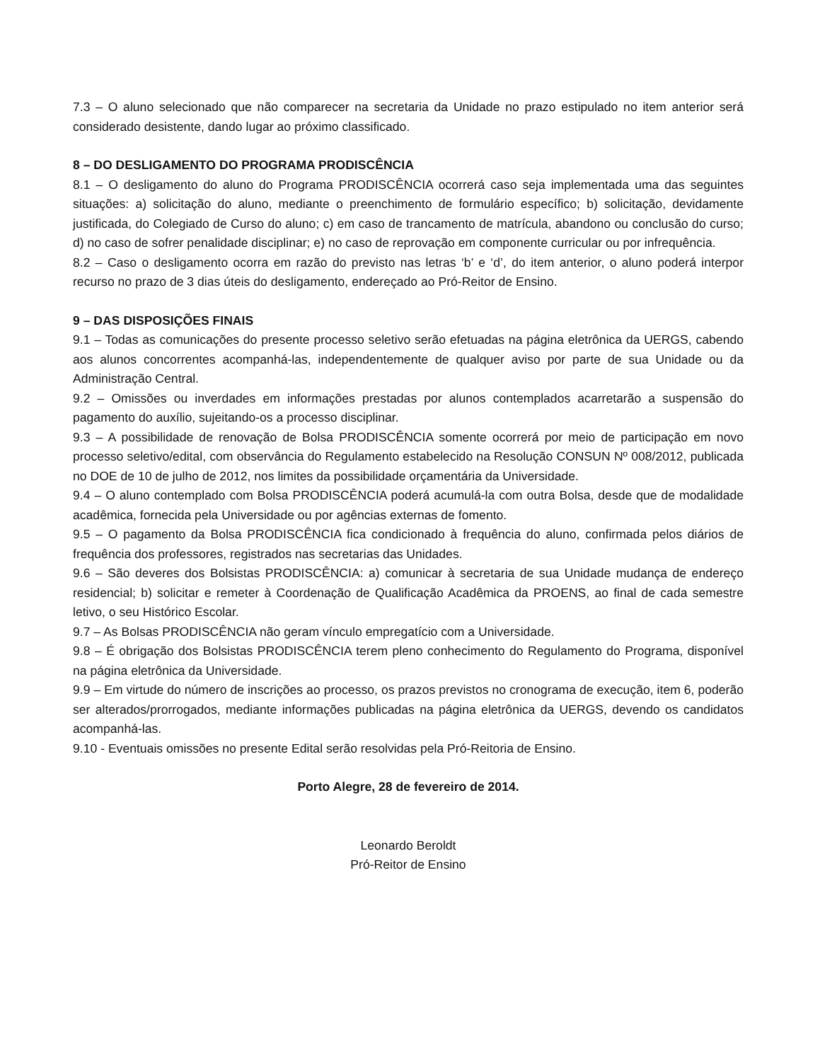7.3 – O aluno selecionado que não comparecer na secretaria da Unidade no prazo estipulado no item anterior será considerado desistente, dando lugar ao próximo classificado.
8 – DO DESLIGAMENTO DO PROGRAMA PRODISCÊNCIA
8.1 – O desligamento do aluno do Programa PRODISCÊNCIA ocorrerá caso seja implementada uma das seguintes situações: a) solicitação do aluno, mediante o preenchimento de formulário específico; b) solicitação, devidamente justificada, do Colegiado de Curso do aluno; c) em caso de trancamento de matrícula, abandono ou conclusão do curso; d) no caso de sofrer penalidade disciplinar; e) no caso de reprovação em componente curricular ou por infrequência.
8.2 – Caso o desligamento ocorra em razão do previsto nas letras ‘b’ e ‘d’, do item anterior, o aluno poderá interpor recurso no prazo de 3 dias úteis do desligamento, endereçado ao Pró-Reitor de Ensino.
9 – DAS DISPOSIÇÕES FINAIS
9.1 – Todas as comunicações do presente processo seletivo serão efetuadas na página eletrônica da UERGS, cabendo aos alunos concorrentes acompanhá-las, independentemente de qualquer aviso por parte de sua Unidade ou da Administração Central.
9.2 – Omissões ou inverdades em informações prestadas por alunos contemplados acarretarão a suspensão do pagamento do auxílio, sujeitando-os a processo disciplinar.
9.3 – A possibilidade de renovação de Bolsa PRODISCÊNCIA somente ocorrerá por meio de participação em novo processo seletivo/edital, com observância do Regulamento estabelecido na Resolução CONSUN Nº 008/2012, publicada no DOE de 10 de julho de 2012, nos limites da possibilidade orçamentária da Universidade.
9.4 – O aluno contemplado com Bolsa PRODISCÊNCIA poderá acumulá-la com outra Bolsa, desde que de modalidade acadêmica, fornecida pela Universidade ou por agências externas de fomento.
9.5 – O pagamento da Bolsa PRODISCÊNCIA fica condicionado à frequência do aluno, confirmada pelos diários de frequência dos professores, registrados nas secretarias das Unidades.
9.6 – São deveres dos Bolsistas PRODISCÊNCIA: a) comunicar à secretaria de sua Unidade mudança de endereço residencial; b) solicitar e remeter à Coordenação de Qualificação Acadêmica da PROENS, ao final de cada semestre letivo, o seu Histórico Escolar.
9.7 – As Bolsas PRODISCÊNCIA não geram vínculo empregatício com a Universidade.
9.8 – É obrigação dos Bolsistas PRODISCÊNCIA terem pleno conhecimento do Regulamento do Programa, disponível na página eletrônica da Universidade.
9.9 – Em virtude do número de inscrições ao processo, os prazos previstos no cronograma de execução, item 6, poderão ser alterados/prorrogados, mediante informações publicadas na página eletrônica da UERGS, devendo os candidatos acompanhá-las.
9.10 - Eventuais omissões no presente Edital serão resolvidas pela Pró-Reitoria de Ensino.
Porto Alegre, 28 de fevereiro de 2014.
Leonardo Beroldt
Pró-Reitor de Ensino